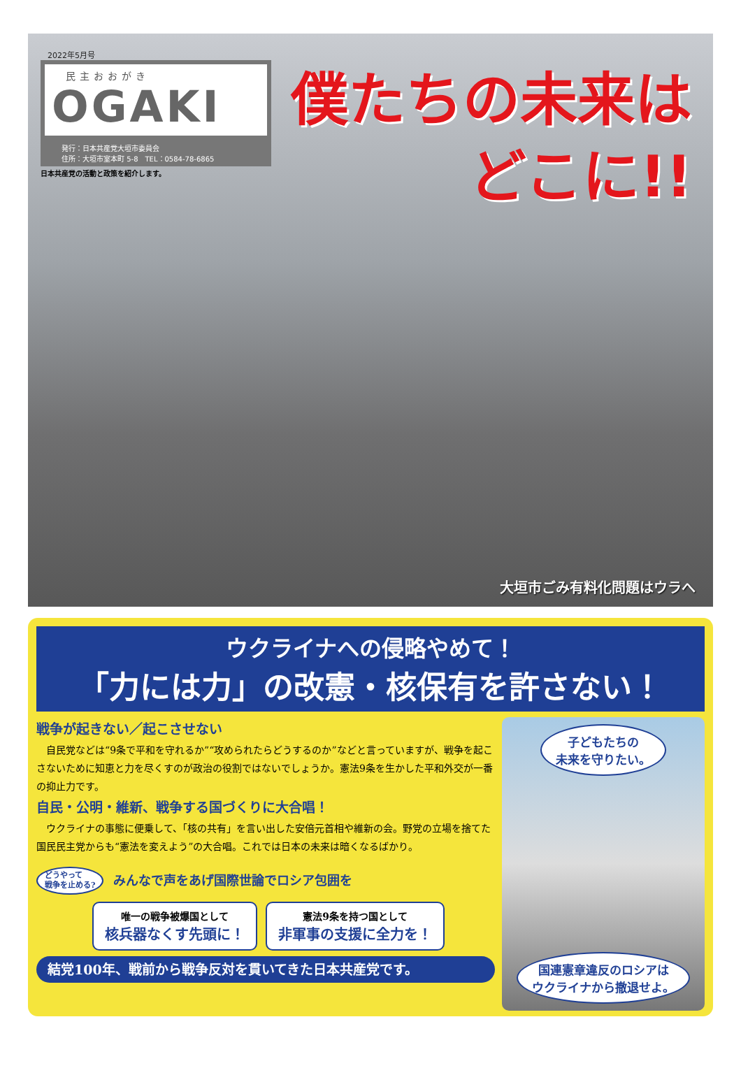2022年5月号
民主おおがき
OGAKI
発行：日本共産党大垣市委員会
住所：大垣市室本町 5-8　TEL：0584-78-6865
日本共産党の活動と政策を紹介します。
僕たちの未来は
どこに!!
大垣市ごみ有料化問題はウラへ
ウクライナへの侵略やめて！
「力には力」の改憲・核保有を許さない！
戦争が起きない／起こさせない
自民党などは“9条で平和を守れるか”“攻められたらどうするのか”などと言っていますが、戦争を起こさないために知恵と力を尽くすのが政治の役割ではないでしょうか。憲法9条を生かした平和外交が一番の抑止力です。
自民・公明・維新、戦争する国づくりに大合唱！
ウクライナの事態に便乗して、「核の共有」を言い出した安倍元首相や維新の会。野党の立場を捨てた国民民主党からも“憲法を変えよう”の大合唱。これでは日本の未来は暗くなるばかり。
どうやって
戦争を止める? みんなで声をあげ国際世論でロシア包囲を
唯一の戦争被爆国として
核兵器なくす先頭に！
憲法9条を持つ国として
非軍事の支援に全力を！
結党100年、戦前から戦争反対を貫いてきた日本共産党です。
子どもたちの
未来を守りたい。
国連憲章違反のロシアは
ウクライナから撤退せよ。